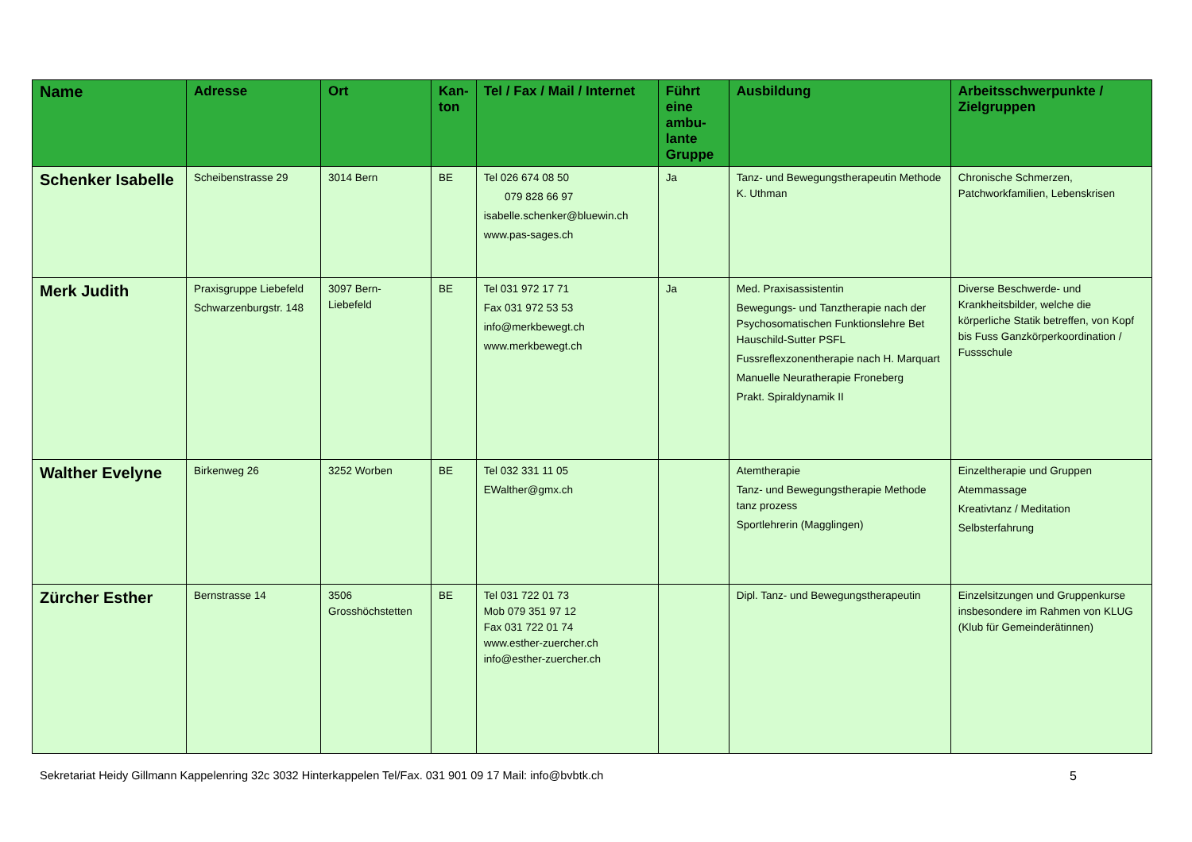| Name | Adresse | Ort | Kan- ton | Tel / Fax / Mail / Internet | Führt eine ambu-lante Gruppe | Ausbildung | Arbeitsschwerpunkte / Zielgruppen |
| --- | --- | --- | --- | --- | --- | --- | --- |
| Schenker Isabelle | Scheibenstrasse 29 | 3014 Bern | BE | Tel 026 674 08 50 079 828 66 97 isabelle.schenker@bluewin.ch www.pas-sages.ch | Ja | Tanz- und Bewegungstherapeutin Methode K. Uthman | Chronische Schmerzen, Patchworkfamilien, Lebenskrisen |
| Merk Judith | Praxisgruppe Liebefeld Schwarzenburgstr. 148 | 3097 Bern-Liebefeld | BE | Tel 031 972 17 71 Fax 031 972 53 53 info@merkbewegt.ch www.merkbewegt.ch | Ja | Med. Praxisassistentin Bewegungs- und Tanztherapie nach der Psychosomatischen Funktionslehre Bet Hauschild-Sutter PSFL Fussreflexzonentherapie nach H. Marquart Manuelle Neuratherapie Froneberg Prakt. Spiraldynamik II | Diverse Beschwerde- und Krankheitsbilder, welche die körperliche Statik betreffen, von Kopf bis Fuss Ganzkörperkoordination / Fussschule |
| Walther Evelyne | Birkenweg 26 | 3252 Worben | BE | Tel 032 331 11 05 EWalther@gmx.ch | | Atemtherapie Tanz- und Bewegungstherapie Methode tanz prozess Sportlehrerin (Magglingen) | Einzeltherapie und Gruppen Atemmassage Kreativtanz / Meditation Selbsterfahrung |
| Zürcher Esther | Bernstrasse 14 | 3506 Grosshöchstetten | BE | Tel 031 722 01 73 Mob 079 351 97 12 Fax 031 722 01 74 www.esther-zuercher.ch info@esther-zuercher.ch | | Dipl. Tanz- und Bewegungstherapeutin | Einzelsitzungen und Gruppenkurse insbesondere im Rahmen von KLUG (Klub für Gemeinderätinnen) |
Sekretariat Heidy Gillmann Kappelenring 32c 3032 Hinterkappelen Tel/Fax. 031 901 09 17 Mail: info@bvbtk.ch 5